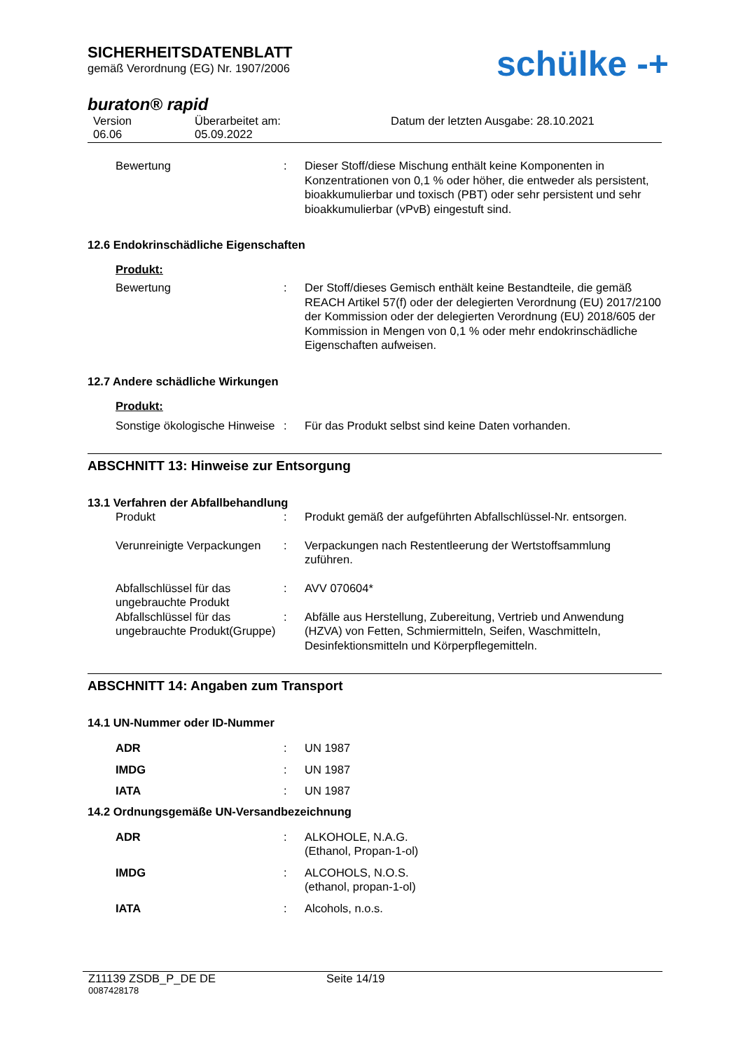SICHERHEITSDATENBLATT
gemäß Verordnung (EG) Nr. 1907/2006
schülke -+
buraton® rapid
Version
06.06
Überarbeitet am:
05.09.2022
Datum der letzten Ausgabe: 28.10.2021
Bewertung
:
Dieser Stoff/diese Mischung enthält keine Komponenten in Konzentrationen von 0,1 % oder höher, die entweder als persistent, bioakkumulierbar und toxisch (PBT) oder sehr persistent und sehr bioakkumulierbar (vPvB) eingestuft sind.
12.6 Endokrinschädliche Eigenschaften
Produkt:
Bewertung
:
Der Stoff/dieses Gemisch enthält keine Bestandteile, die gemäß REACH Artikel 57(f) oder der delegierten Verordnung (EU) 2017/2100 der Kommission oder der delegierten Verordnung (EU) 2018/605 der Kommission in Mengen von 0,1 % oder mehr endokrinschädliche Eigenschaften aufweisen.
12.7 Andere schädliche Wirkungen
Produkt:
Sonstige ökologische Hinweise
:
Für das Produkt selbst sind keine Daten vorhanden.
ABSCHNITT 13: Hinweise zur Entsorgung
13.1 Verfahren der Abfallbehandlung
Produkt
:
Produkt gemäß der aufgeführten Abfallschlüssel-Nr. entsorgen.
Verunreinigte Verpackungen
:
Verpackungen nach Restentleerung der Wertstoffsammlung zuführen.
Abfallschlüssel für das ungebrauchte Produkt
:
AVV 070604*
Abfallschlüssel für das ungebrauchte Produkt(Gruppe)
:
Abfälle aus Herstellung, Zubereitung, Vertrieb und Anwendung (HZVA) von Fetten, Schmiermitteln, Seifen, Waschmitteln, Desinfektionsmitteln und Körperpflegemitteln.
ABSCHNITT 14: Angaben zum Transport
14.1 UN-Nummer oder ID-Nummer
ADR
:
UN 1987
IMDG
:
UN 1987
IATA
:
UN 1987
14.2 Ordnungsgemäße UN-Versandbezeichnung
ADR
:
ALKOHOLE, N.A.G.
(Ethanol, Propan-1-ol)
IMDG
:
ALCOHOLS, N.O.S.
(ethanol, propan-1-ol)
IATA
:
Alcohols, n.o.s.
Z11139 ZSDB_P_DE DE Seite 14/19
0087428178